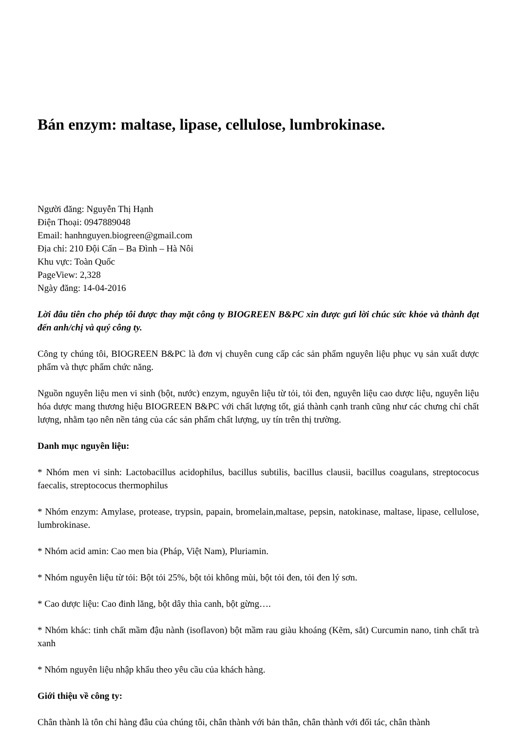Bán enzym: maltase, lipase, cellulose, lumbrokinase.
Người đăng: Nguyễn Thị Hạnh
Điện Thoại: 0947889048
Email: hanhnguyen.biogreen@gmail.com
Địa chỉ: 210 Đội Cấn – Ba Đình – Hà Nôi
Khu vực: Toàn Quốc
PageView: 2,328
Ngày đăng: 14-04-2016
Lời đâu tiên cho phép tôi được thay mặt công ty BIOGREEN B&PC xin được gưi lời chúc sức khỏe và thành đạt đến anh/chị và quý công ty.
Công ty chúng tôi, BIOGREEN B&PC là đơn vị chuyên cung cấp các sản phẩm nguyên liệu phục vụ sản xuất dược phẩm và thực phẩm chức năng.
Nguồn nguyên liệu men vi sinh (bột, nước) enzym, nguyên liệu từ tỏi, tỏi đen, nguyên liệu cao dược liệu, nguyên liệu hóa dược mang thương hiệu BIOGREEN B&PC với chất lượng tốt, giá thành cạnh tranh cũng như các chưng chỉ chất lượng, nhằm tạo nên nền tảng của các sản phẩm chất lượng, uy tín trên thị trường.
Danh mục nguyên liệu:
* Nhóm men vi sinh: Lactobacillus acidophilus, bacillus subtilis, bacillus clausii, bacillus coagulans, streptococus faecalis, streptococus thermophilus
* Nhóm enzym: Amylase, protease, trypsin, papain, bromelain,maltase, pepsin, natokinase, maltase, lipase, cellulose, lumbrokinase.
* Nhóm acid amin: Cao men bia (Pháp, Việt Nam), Pluriamin.
* Nhóm nguyên liệu từ tỏi: Bột tỏi 25%, bột tỏi không mùi, bột tỏi đen, tỏi đen lý sơn.
* Cao dược liệu: Cao đinh lăng, bột dây thìa canh, bột gừng….
* Nhóm khác: tinh chất mầm đậu nành (isoflavon) bột mầm rau giàu khoáng (Kẽm, sắt) Curcumin nano, tinh chất trà xanh
* Nhóm nguyên liệu nhập khẩu theo yêu cầu của khách hàng.
Giới thiệu về công ty:
Chân thành là tôn chỉ hàng đâu của chúng tôi, chân thành với bản thân, chân thành với đối tác, chân thành